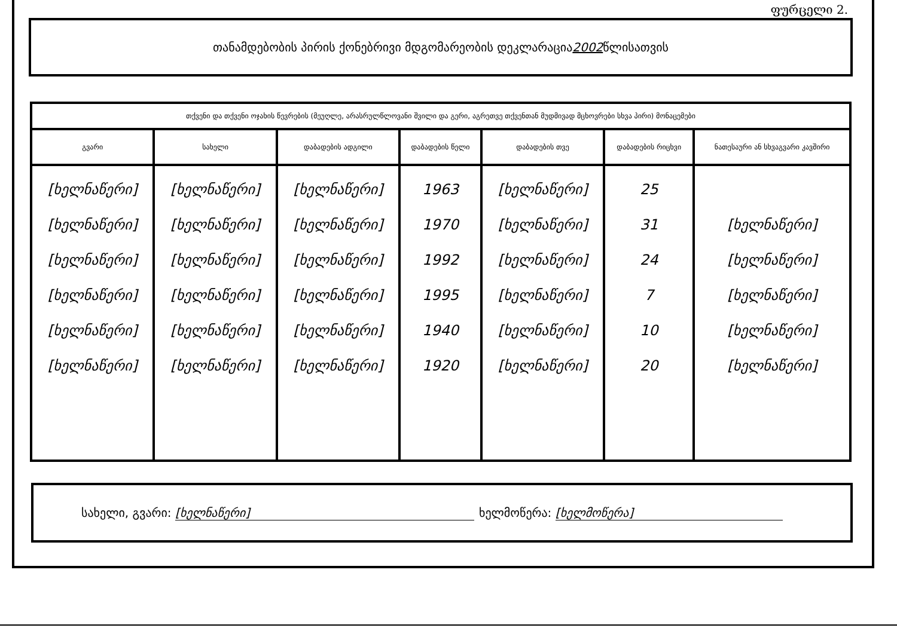ფურცელი 2.
თანამდებობის პირის ქონებრივი მდგომარეობის დეკლარაცია 2002 წლისათვის
| თქვენი და თქვენი ოჯახის წევრების (მეუღლე, არასრულწლოვანი შვილი და გერი, აგრეთვე თქვენთან მუდმივად მცხოვრები სხვა პირი) მონაცემები | | | | | | |
| --- | --- | --- | --- | --- | --- | --- |
| გვარი | სახელი | დაბადების ადგილი | დაბადების წელი | დაბადების თვე | დაბადების რიცხვი | ნათესაური ან სხვაგვარი კავშირი |
| [ხელნაწერი] [ხელნაწერი] [ხელნაწერი] [ხელნაწერი] [ხელნაწერი] [ხელნაწერი] | [ხელნაწერი] [ხელნაწერი] [ხელნაწერი] [ხელნაწერი] [ხელნაწერი] [ხელნაწერი] | [ხელნაწერი] [ხელნაწერი] [ხელნაწერი] [ხელნაწერი] [ხელნაწერი] [ხელნაწერი] | 1963 1970 1992 1995 1940 1920 | [ხელნაწერი] [ხელნაწერი] [ხელნაწერი] [ხელნაწერი] [ხელნაწერი] [ხელნაწერი] | 25 31 24 7 10 20 | [ხელნაწერი] [ხელნაწერი] [ხელნაწერი] [ხელნაწერი] [ხელნაწერი] |
სახელი, გვარი: [ხელნაწერი] ხელმოწერა: [ხელმოწერა]